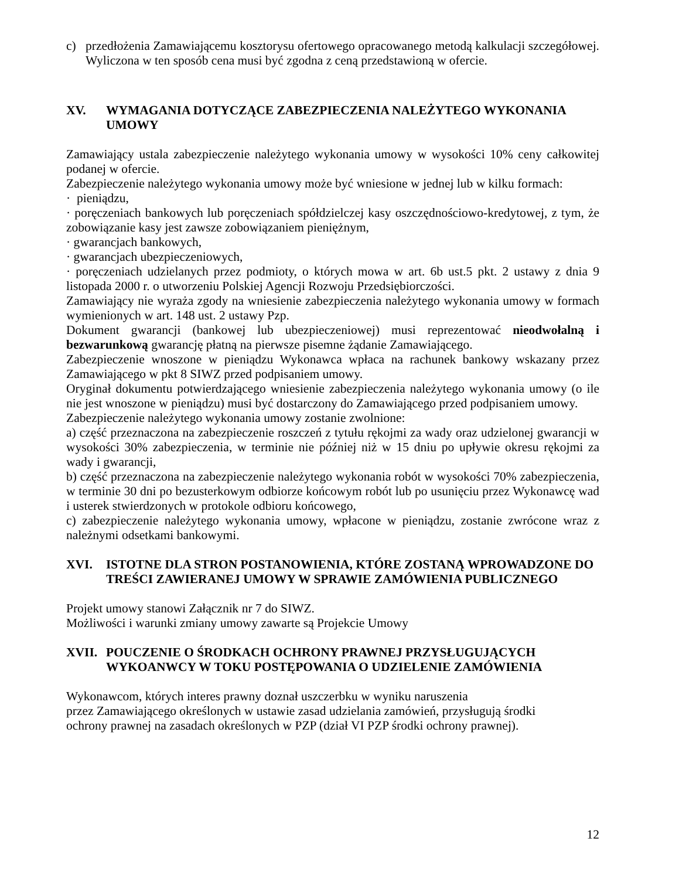c) przedłożenia Zamawiającemu kosztorysu ofertowego opracowanego metodą kalkulacji szczegółowej. Wyliczona w ten sposób cena musi być zgodna z ceną przedstawioną w ofercie.
XV. WYMAGANIA DOTYCZĄCE ZABEZPIECZENIA NALEŻYTEGO WYKONANIA UMOWY
Zamawiający ustala zabezpieczenie należytego wykonania umowy w wysokości 10% ceny całkowitej podanej w ofercie.
Zabezpieczenie należytego wykonania umowy może być wniesione w jednej lub w kilku formach:
· pieniądzu,
· poręczeniach bankowych lub poręczeniach spółdzielczej kasy oszczędnościowo-kredytowej, z tym, że zobowiązanie kasy jest zawsze zobowiązaniem pieniężnym,
· gwarancjach bankowych,
· gwarancjach ubezpieczeniowych,
· poręczeniach udzielanych przez podmioty, o których mowa w art. 6b ust.5 pkt. 2 ustawy z dnia 9 listopada 2000 r. o utworzeniu Polskiej Agencji Rozwoju Przedsiębiorczości.
Zamawiający nie wyraża zgody na wniesienie zabezpieczenia należytego wykonania umowy w formach wymienionych w art. 148 ust. 2 ustawy Pzp.
Dokument gwarancji (bankowej lub ubezpieczeniowej) musi reprezentować nieodwołalną i bezwarunkową gwarancję płatną na pierwsze pisemne żądanie Zamawiającego.
Zabezpieczenie wnoszone w pieniądzu Wykonawca wpłaca na rachunek bankowy wskazany przez Zamawiającego w pkt 8 SIWZ przed podpisaniem umowy.
Oryginał dokumentu potwierdzającego wniesienie zabezpieczenia należytego wykonania umowy (o ile nie jest wnoszone w pieniądzu) musi być dostarczony do Zamawiającego przed podpisaniem umowy.
Zabezpieczenie należytego wykonania umowy zostanie zwolnione:
a) część przeznaczona na zabezpieczenie roszczeń z tytułu rękojmi za wady oraz udzielonej gwarancji w wysokości 30% zabezpieczenia, w terminie nie później niż w 15 dniu po upływie okresu rękojmi za wady i gwarancji,
b) część przeznaczona na zabezpieczenie należytego wykonania robót w wysokości 70% zabezpieczenia, w terminie 30 dni po bezusterkowym odbiorze końcowym robót lub po usunięciu przez Wykonawcę wad i usterek stwierdzonych w protokole odbioru końcowego,
c) zabezpieczenie należytego wykonania umowy, wpłacone w pieniądzu, zostanie zwrócone wraz z należnymi odsetkami bankowymi.
XVI. ISTOTNE DLA STRON POSTANOWIENIA, KTÓRE ZOSTANĄ WPROWADZONE DO TREŚCI ZAWIERANEJ UMOWY W SPRAWIE ZAMÓWIENIA PUBLICZNEGO
Projekt umowy stanowi Załącznik nr 7 do SIWZ.
Możliwości i warunki zmiany umowy zawarte są Projekcie Umowy
XVII. POUCZENIE O ŚRODKACH OCHRONY PRAWNEJ PRZYSŁUGUJĄCYCH WYKOANWCY W TOKU POSTĘPOWANIA O UDZIELENIE ZAMÓWIENIA
Wykonawcom, których interes prawny doznał uszczerbku w wyniku naruszenia
przez Zamawiającego określonych w ustawie zasad udzielania zamówień, przysługują środki
ochrony prawnej na zasadach określonych w PZP (dział VI PZP środki ochrony prawnej).
12